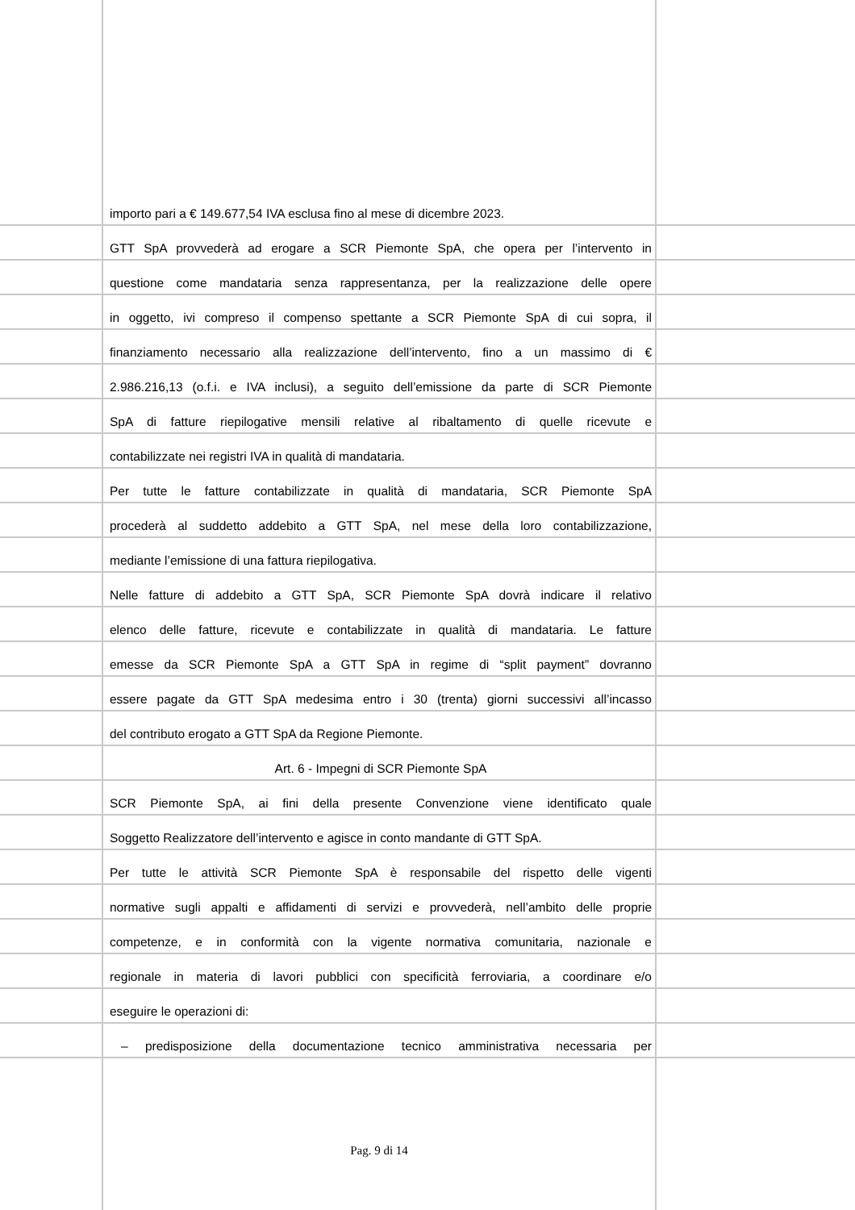importo pari a € 149.677,54 IVA esclusa fino al mese di dicembre 2023.
GTT SpA provvederà ad erogare a SCR Piemonte SpA, che opera per l’intervento in
questione come mandataria senza rappresentanza, per la realizzazione delle opere
in oggetto, ivi compreso il compenso spettante a SCR Piemonte SpA di cui sopra, il
finanziamento necessario alla realizzazione dell’intervento, fino a un massimo di €
2.986.216,13 (o.f.i. e IVA inclusi), a seguito dell’emissione da parte di SCR Piemonte
SpA di fatture riepilogative mensili relative al ribaltamento di quelle ricevute e
contabilizzate nei registri IVA in qualità di mandataria.
Per tutte le fatture contabilizzate in qualità di mandataria, SCR Piemonte SpA
procederà al suddetto addebito a GTT SpA, nel mese della loro contabilizzazione,
mediante l’emissione di una fattura riepilogativa.
Nelle fatture di addebito a GTT SpA, SCR Piemonte SpA dovrà indicare il relativo
elenco delle fatture, ricevute e contabilizzate in qualità di mandataria. Le fatture
emesse da SCR Piemonte SpA a GTT SpA in regime di “split payment” dovranno
essere pagate da GTT SpA medesima entro i 30 (trenta) giorni successivi all’incasso
del contributo erogato a GTT SpA da Regione Piemonte.
Art. 6 - Impegni di SCR Piemonte SpA
SCR Piemonte SpA, ai fini della presente Convenzione viene identificato quale
Soggetto Realizzatore dell’intervento e agisce in conto mandante di GTT SpA.
Per tutte le attività SCR Piemonte SpA è responsabile del rispetto delle vigenti
normative sugli appalti e affidamenti di servizi e provvederà, nell’ambito delle proprie
competenze, e in conformità con la vigente normativa comunitaria, nazionale e
regionale in materia di lavori pubblici con specificità ferroviaria, a coordinare e/o
eseguire le operazioni di:
– predisposizione della documentazione tecnico amministrativa necessaria per
Pag. 9 di 14